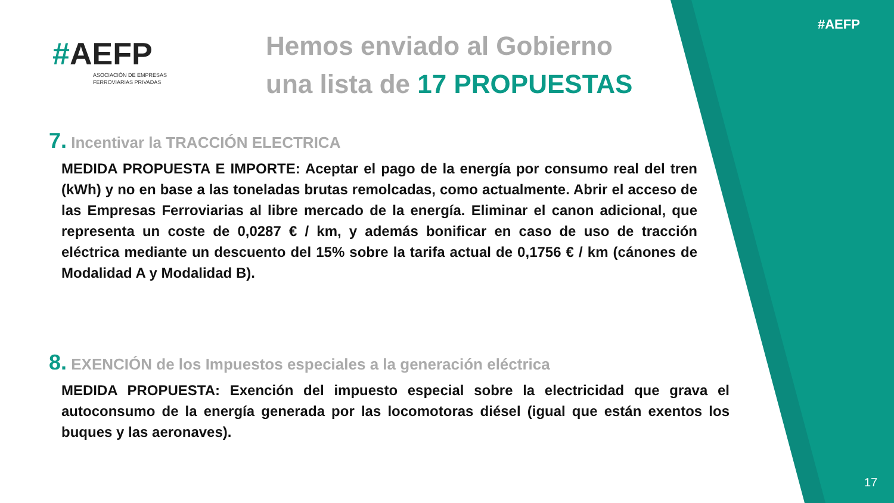#AEFP
ASOCIACIÓN DE EMPRESAS
FERROVIARIAS PRIVADAS
Hemos enviado al Gobierno
una lista de 17 PROPUESTAS
#AEFP
7. Incentivar la TRACCIÓN ELECTRICA
MEDIDA PROPUESTA E IMPORTE: Aceptar el pago de la energía por consumo real del tren (kWh) y no en base a las toneladas brutas remolcadas, como actualmente. Abrir el acceso de las Empresas Ferroviarias al libre mercado de la energía. Eliminar el canon adicional, que representa un coste de 0,0287 € / km, y además bonificar en caso de uso de tracción eléctrica mediante un descuento del 15% sobre la tarifa actual de 0,1756 € / km (cánones de Modalidad A y Modalidad B).
8. EXENCIÓN de los Impuestos especiales a la generación eléctrica
MEDIDA PROPUESTA: Exención del impuesto especial sobre la electricidad que grava el autoconsumo de la energía generada por las locomotoras diésel (igual que están exentos los buques y las aeronaves).
17